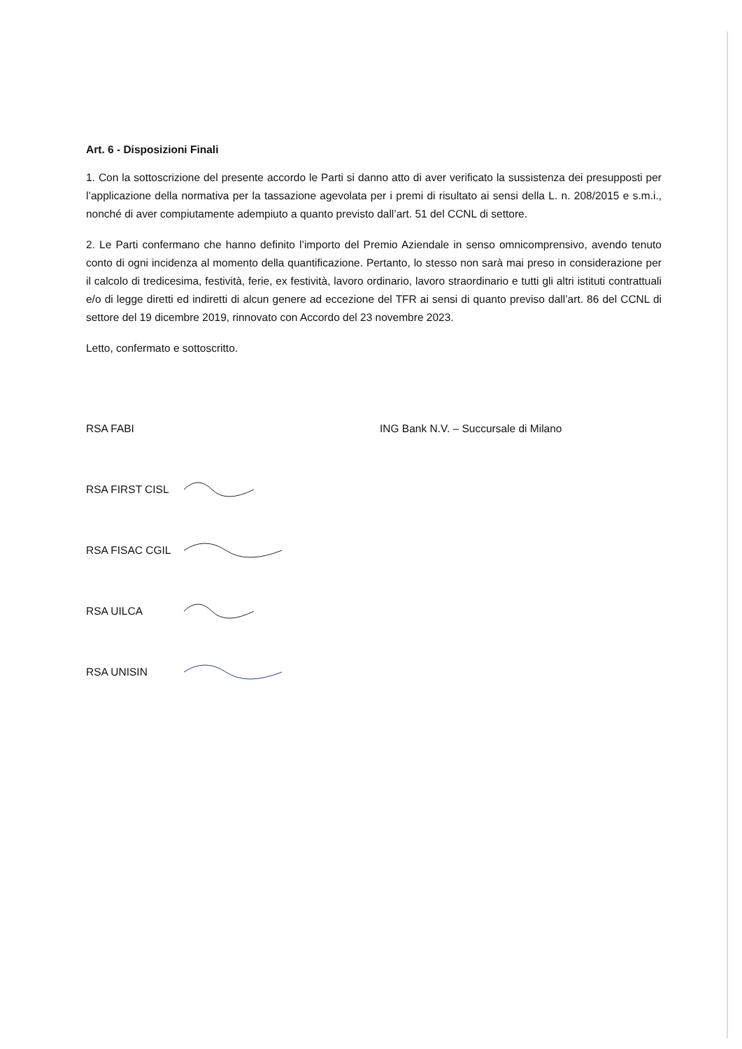Art. 6 - Disposizioni Finali
1. Con la sottoscrizione del presente accordo le Parti si danno atto di aver verificato la sussistenza dei presupposti per l’applicazione della normativa per la tassazione agevolata per i premi di risultato ai sensi della L. n. 208/2015 e s.m.i., nonché di aver compiutamente adempiuto a quanto previsto dall’art. 51 del CCNL di settore.
2. Le Parti confermano che hanno definito l’importo del Premio Aziendale in senso omnicomprensivo, avendo tenuto conto di ogni incidenza al momento della quantificazione. Pertanto, lo stesso non sarà mai preso in considerazione per il calcolo di tredicesima, festività, ferie, ex festività, lavoro ordinario, lavoro straordinario e tutti gli altri istituti contrattuali e/o di legge diretti ed indiretti di alcun genere ad eccezione del TFR ai sensi di quanto previso dall’art. 86 del CCNL di settore del 19 dicembre 2019, rinnovato con Accordo del 23 novembre 2023.
Letto, confermato e sottoscritto.
RSA FABI ING Bank N.V. – Succursale di Milano
RSA FIRST CISL
RSA FISAC CGIL
RSA UILCA
RSA UNISIN